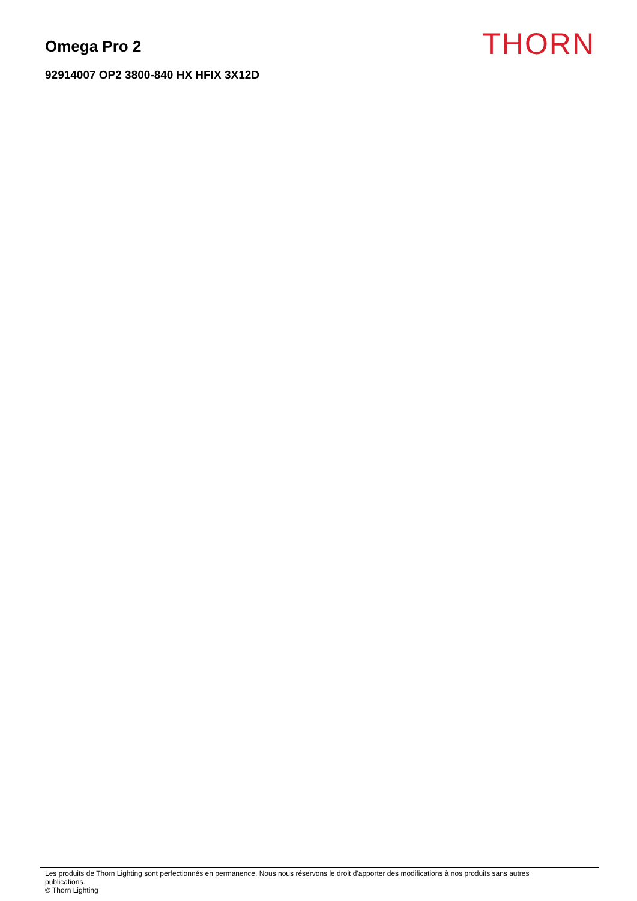Omega Pro 2
THORN
92914007 OP2 3800-840 HX HFIX 3X12D
Les produits de Thorn Lighting sont perfectionnés en permanence. Nous nous réservons le droit d'apporter des modifications à nos produits sans autres
publications.
© Thorn Lighting